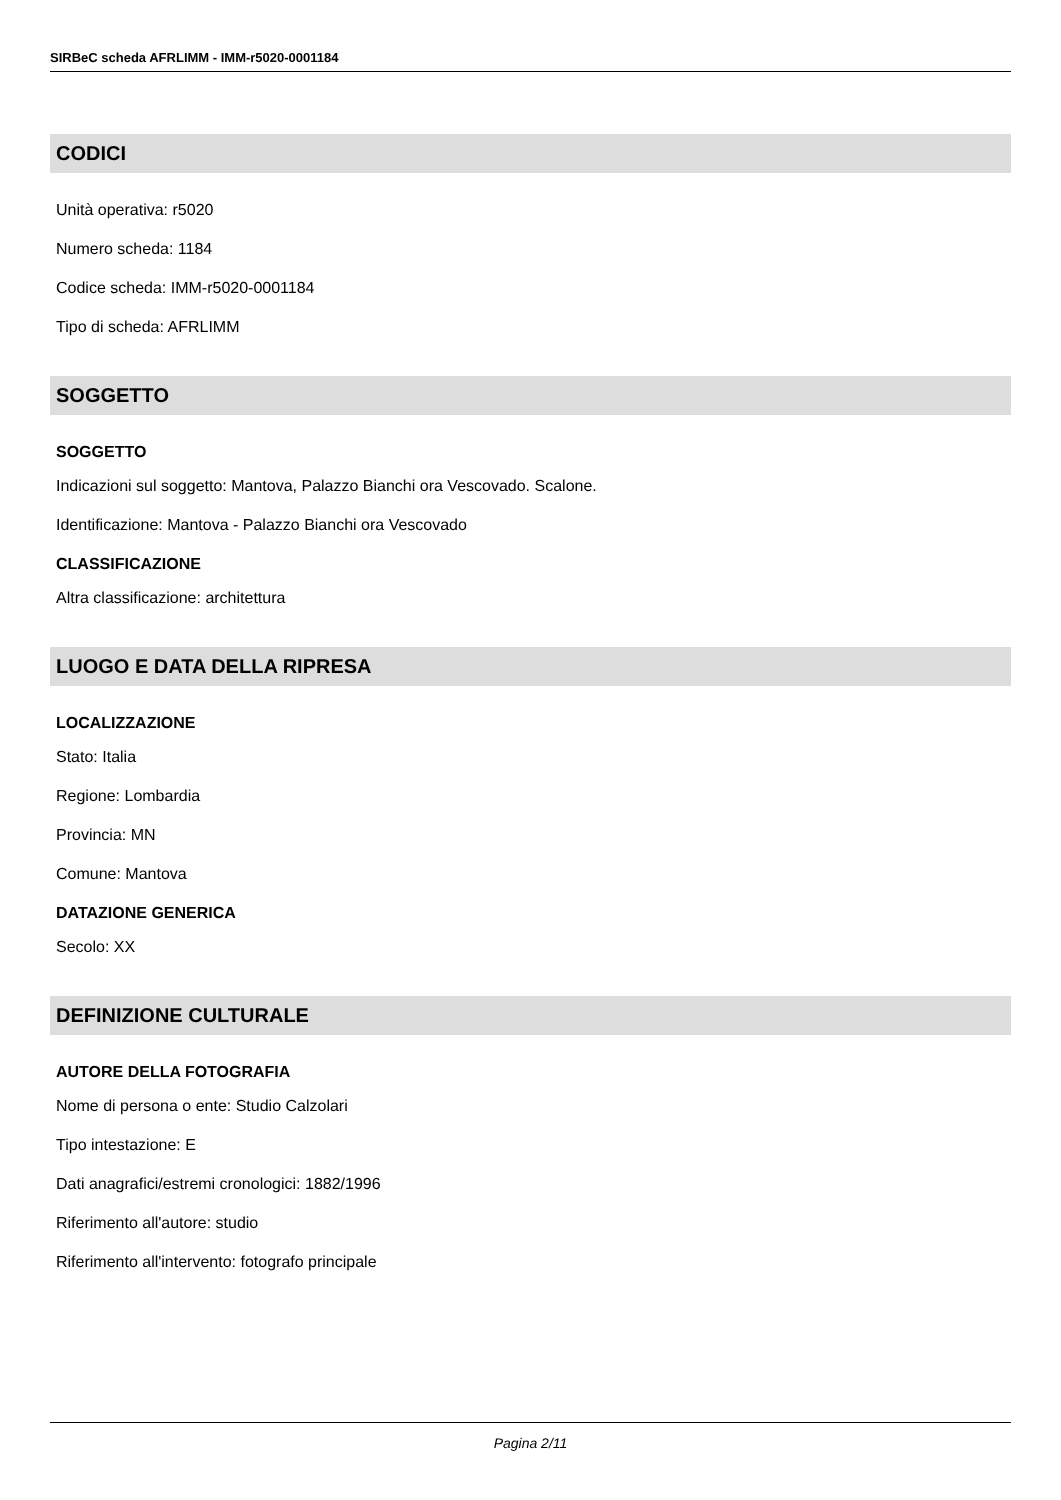SIRBeC scheda AFRLIMM - IMM-r5020-0001184
CODICI
Unità operativa: r5020
Numero scheda: 1184
Codice scheda: IMM-r5020-0001184
Tipo di scheda: AFRLIMM
SOGGETTO
SOGGETTO
Indicazioni sul soggetto: Mantova, Palazzo Bianchi ora Vescovado. Scalone.
Identificazione: Mantova - Palazzo Bianchi ora Vescovado
CLASSIFICAZIONE
Altra classificazione: architettura
LUOGO E DATA DELLA RIPRESA
LOCALIZZAZIONE
Stato: Italia
Regione: Lombardia
Provincia: MN
Comune: Mantova
DATAZIONE GENERICA
Secolo: XX
DEFINIZIONE CULTURALE
AUTORE DELLA FOTOGRAFIA
Nome di persona o ente: Studio Calzolari
Tipo intestazione: E
Dati anagrafici/estremi cronologici: 1882/1996
Riferimento all'autore: studio
Riferimento all'intervento: fotografo principale
Pagina 2/11